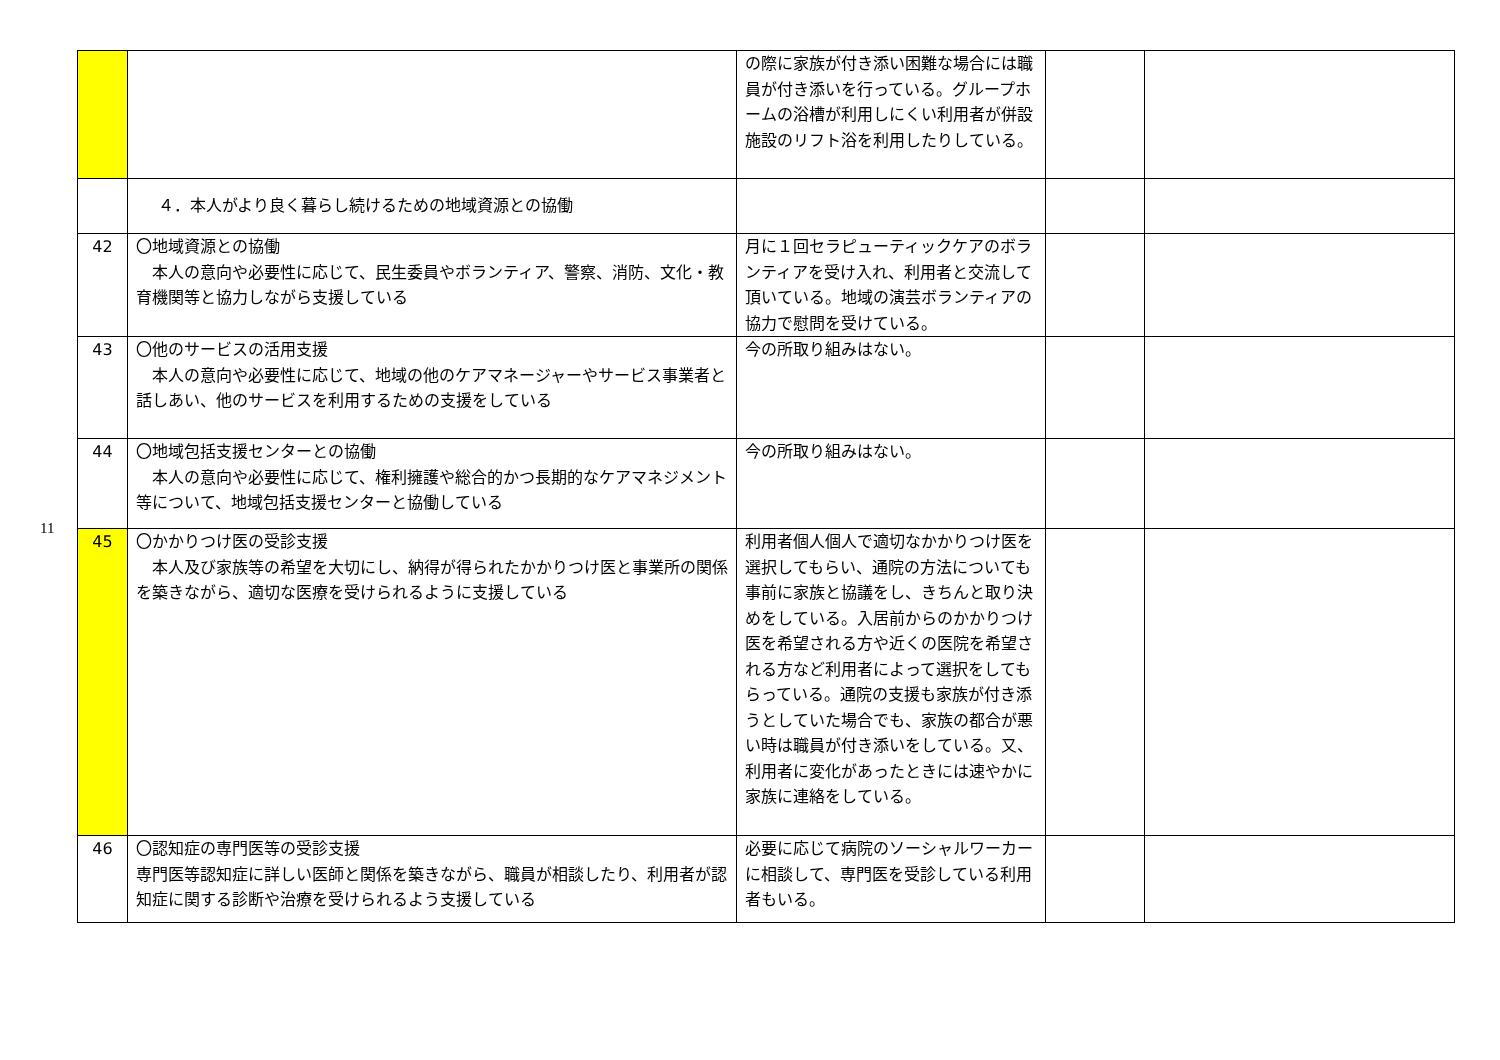11
| | | の際に家族が付き添い困難な場合には職員が付き添いを行っている。グループホームの浴槽が利用しにくい利用者が併設施設のリフト浴を利用したりしている。 | | |
| | ４．本人がより良く暮らし続けるための地域資源との協働 | | | |
| 42 | 〇地域資源との協働 本人の意向や必要性に応じて、民生委員やボランティア、警察、消防、文化・教育機関等と協力しながら支援している | 月に１回セラピューティックケアのボランティアを受け入れ、利用者と交流して頂いている。地域の演芸ボランティアの協力で慰問を受けている。 | | |
| 43 | 〇他のサービスの活用支援 本人の意向や必要性に応じて、地域の他のケアマネージャーやサービス事業者と話しあい、他のサービスを利用するための支援をしている | 今の所取り組みはない。 | | |
| 44 | 〇地域包括支援センターとの協働 本人の意向や必要性に応じて、権利擁護や総合的かつ長期的なケアマネジメント等について、地域包括支援センターと協働している | 今の所取り組みはない。 | | |
| 45 | 〇かかりつけ医の受診支援 本人及び家族等の希望を大切にし、納得が得られたかかりつけ医と事業所の関係を築きながら、適切な医療を受けられるように支援している | 利用者個人個人で適切なかかりつけ医を選択してもらい、通院の方法についても事前に家族と協議をし、きちんと取り決めをしている。入居前からのかかりつけ医を希望される方や近くの医院を希望される方など利用者によって選択をしてもらっている。通院の支援も家族が付き添うとしていた場合でも、家族の都合が悪い時は職員が付き添いをしている。又、利用者に変化があったときには速やかに家族に連絡をしている。 | | |
| 46 | 〇認知症の専門医等の受診支援 専門医等認知症に詳しい医師と関係を築きながら、職員が相談したり、利用者が認知症に関する診断や治療を受けられるよう支援している | 必要に応じて病院のソーシャルワーカーに相談して、専門医を受診している利用者もいる。 | | |